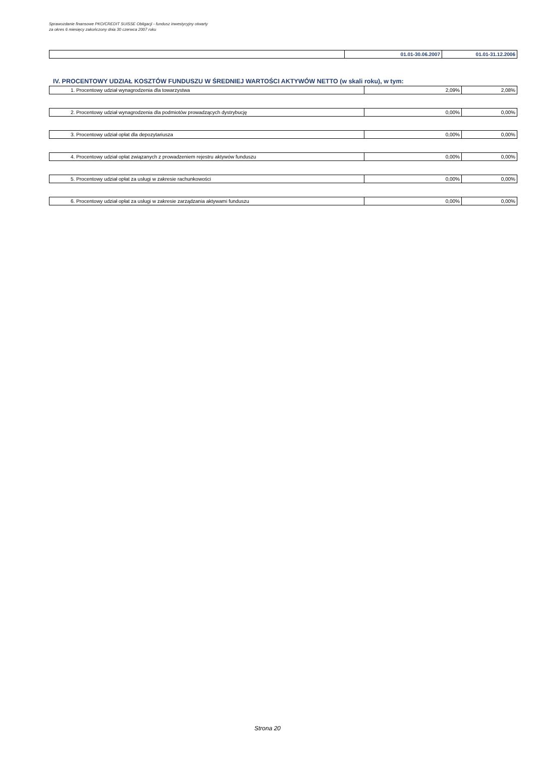Sprawozdanie finansowe PKO/CREDIT SUISSE Obligacji - fundusz inwestycyjny otwarty
za okres 6 miesięcy zakończony dnia 30 czerwca 2007 roku
| | 01.01-30.06.2007 | 01.01-31.12.2006 |
IV. PROCENTOWY UDZIAŁ KOSZTÓW FUNDUSZU W ŚREDNIEJ WARTOŚCI AKTYWÓW NETTO (w skali roku), w tym:
| 1. Procentowy udział wynagrodzenia dla towarzystwa | 2,09% | 2,08% |
| 2. Procentowy udział wynagrodzenia dla podmiotów prowadzących dystrybucję | 0,00% | 0,00% |
| 3. Procentowy udział opłat dla depozytariusza | 0,00% | 0,00% |
| 4. Procentowy udział opłat związanych z prowadzeniem rejestru aktywów funduszu | 0,00% | 0,00% |
| 5. Procentowy udział opłat za usługi w zakresie rachunkowości | 0,00% | 0,00% |
| 6. Procentowy udział opłat za usługi w zakresie zarządzania aktywami funduszu | 0,00% | 0,00% |
Strona 20